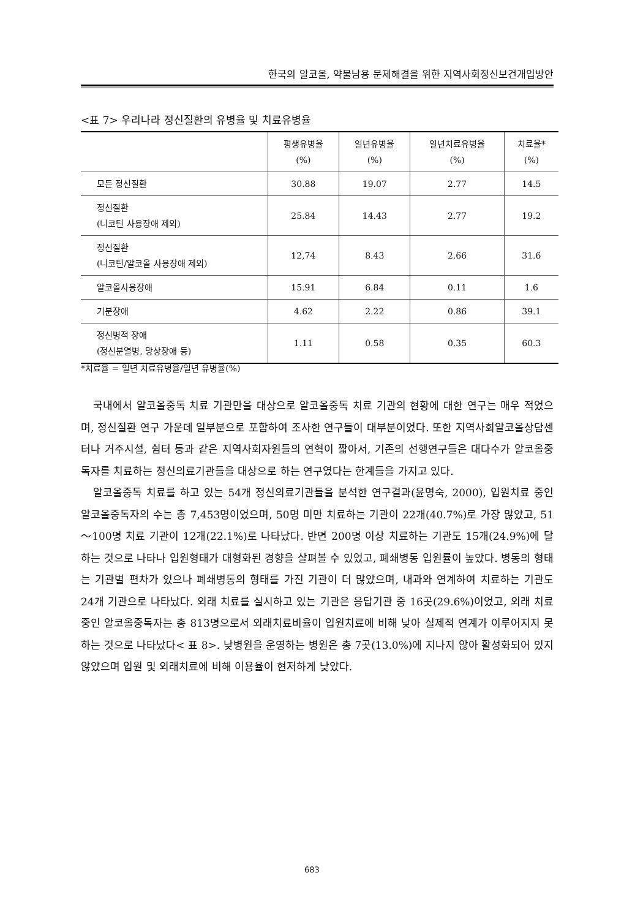한국의 알코올, 약물남용 문제해결을 위한 지역사회정신보건개입방안
<표 7> 우리나라 정신질환의 유병율 및 치료유병율
| | 평생유병율 (%) | 일년유병율 (%) | 일년치료유병율 (%) | 치료율* (%) |
| --- | --- | --- | --- | --- |
| 모든 정신질환 | 30.88 | 19.07 | 2.77 | 14.5 |
| 정신질환 (니코틴 사용장애 제외) | 25.84 | 14.43 | 2.77 | 19.2 |
| 정신질환 (니코틴/알코올 사용장애 제외) | 12,74 | 8.43 | 2.66 | 31.6 |
| 알코올사용장애 | 15.91 | 6.84 | 0.11 | 1.6 |
| 기분장애 | 4.62 | 2.22 | 0.86 | 39.1 |
| 정신병적 장애 (정신분열병, 망상장애 등) | 1.11 | 0.58 | 0.35 | 60.3 |
*치료율 = 일년 치료유병율/일년 유병율(%)
국내에서 알코올중독 치료 기관만을 대상으로 알코올중독 치료 기관의 현황에 대한 연구는 매우 적었으며, 정신질환 연구 가운데 일부분으로 포함하여 조사한 연구들이 대부분이었다. 또한 지역사회알코올상담센터나 거주시설, 쉼터 등과 같은 지역사회자원들의 연혁이 짧아서, 기존의 선행연구들은 대다수가 알코올중독자를 치료하는 정신의료기관들을 대상으로 하는 연구였다는 한계들을 가지고 있다.
알코올중독 치료를 하고 있는 54개 정신의료기관들을 분석한 연구결과(윤명숙, 2000), 입원치료 중인 알코올중독자의 수는 총 7,453명이었으며, 50명 미만 치료하는 기관이 22개(40.7%)로 가장 많았고, 51～100명 치료 기관이 12개(22.1%)로 나타났다. 반면 200명 이상 치료하는 기관도 15개(24.9%)에 달하는 것으로 나타나 입원형태가 대형화된 경향을 살펴볼 수 있었고, 폐쇄병동 입원률이 높았다. 병동의 형태는 기관별 편차가 있으나 폐쇄병동의 형태를 가진 기관이 더 많았으며, 내과와 연계하여 치료하는 기관도 24개 기관으로 나타났다. 외래 치료를 실시하고 있는 기관은 응답기관 중 16곳(29.6%)이었고, 외래 치료 중인 알코올중독자는 총 813명으로서 외래치료비율이 입원치료에 비해 낮아 실제적 연계가 이루어지지 못하는 것으로 나타났다< 표 8>. 낮병원을 운영하는 병원은 총 7곳(13.0%)에 지나지 않아 활성화되어 있지 않았으며 입원 및 외래치료에 비해 이용율이 현저하게 낮았다.
683